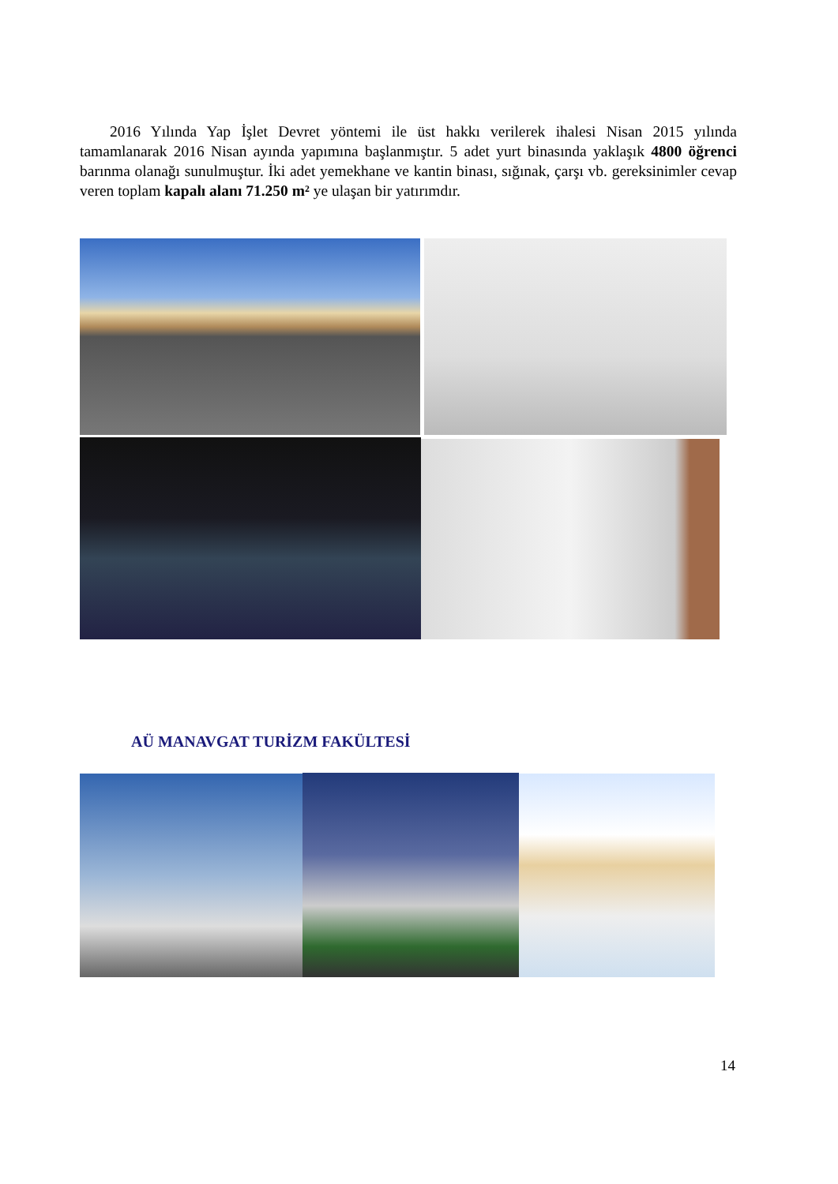2016 Yılında Yap İşlet Devret yöntemi ile üst hakkı verilerek ihalesi Nisan 2015 yılında tamamlanarak 2016 Nisan ayında yapımına başlanmıştır. 5 adet yurt binasında yaklaşık 4800 öğrenci barınma olanağı sunulmuştur. İki adet yemekhane ve kantin binası, sığınak, çarşı vb. gereksinimler cevap veren toplam kapalı alanı 71.250 m² ye ulaşan bir yatırımdır.
AÜ MANAVGAT TURİZM FAKÜLTESİ
14